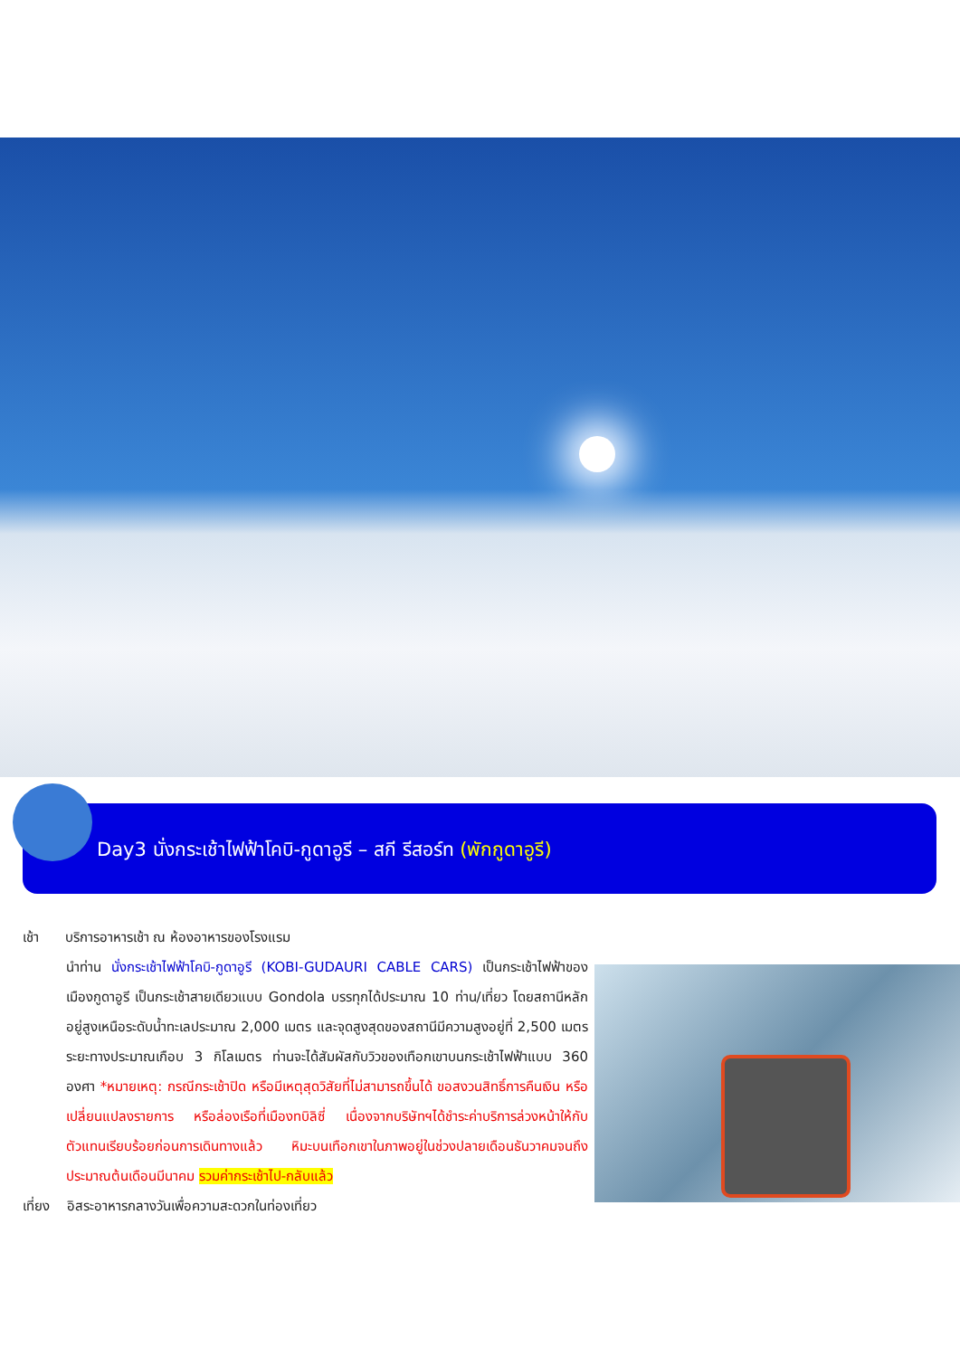Day3 นั่งกระเช้าไฟฟ้าโคบิ-กูดาอูรี – สกี รีสอร์ท (พักกูดาอูรี)
เช้า บริการอาหารเช้า ณ ห้องอาหารของโรงแรม
นำท่าน นั่งกระเช้าไฟฟ้าโคบิ-กูดาอูรี (KOBI-GUDAURI CABLE CARS) เป็นกระเช้าไฟฟ้าของเมืองกูดาอูรี เป็นกระเช้าสายเดียวแบบ Gondola บรรทุกได้ประมาณ 10 ท่าน/เที่ยว โดยสถานีหลักอยู่สูงเหนือระดับน้ำทะเลประมาณ 2,000 เมตร และจุดสูงสุดของสถานีมีความสูงอยู่ที่ 2,500 เมตร ระยะทางประมาณเกือบ 3 กิโลเมตร ท่านจะได้สัมผัสกับวิวของเทือกเขาบนกระเช้าไฟฟ้าแบบ 360 องศา *หมายเหตุ: กรณีกระเช้าปิด หรือมีเหตุสุดวิสัยที่ไม่สามารถขึ้นได้ ขอสงวนสิทธิ์การคืนเงิน หรือเปลี่ยนแปลงรายการ หรือล่องเรือที่เมืองทบิลิซี่ เนื่องจากบริษัทฯได้ชำระค่าบริการล่วงหน้าให้กับตัวแทนเรียบร้อยก่อนการเดินทางแล้ว หิมะบนเทือกเขาในภาพอยู่ในช่วงปลายเดือนธันวาคมจนถึงประมาณต้นเดือนมีนาคม รวมค่ากระเช้าไป-กลับแล้ว
เที่ยง อิสระอาหารกลางวันเพื่อความสะดวกในท่องเที่ยว